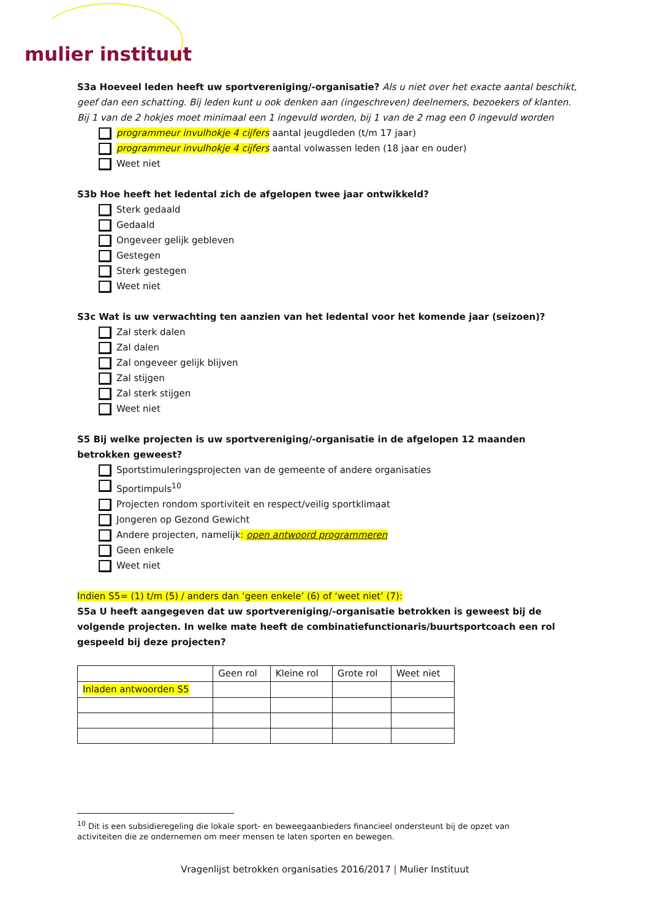mulier instituut
S3a Hoeveel leden heeft uw sportvereniging/-organisatie? Als u niet over het exacte aantal beschikt, geef dan een schatting. Bij leden kunt u ook denken aan (ingeschreven) deelnemers, bezoekers of klanten.
Bij 1 van de 2 hokjes moet minimaal een 1 ingevuld worden, bij 1 van de 2 mag een 0 ingevuld worden
programmeur invulhokje 4 cijfers aantal jeugdleden (t/m 17 jaar)
programmeur invulhokje 4 cijfers aantal volwassen leden (18 jaar en ouder)
Weet niet
S3b Hoe heeft het ledental zich de afgelopen twee jaar ontwikkeld?
Sterk gedaald
Gedaald
Ongeveer gelijk gebleven
Gestegen
Sterk gestegen
Weet niet
S3c Wat is uw verwachting ten aanzien van het ledental voor het komende jaar (seizoen)?
Zal sterk dalen
Zal dalen
Zal ongeveer gelijk blijven
Zal stijgen
Zal sterk stijgen
Weet niet
S5 Bij welke projecten is uw sportvereniging/-organisatie in de afgelopen 12 maanden betrokken geweest?
Sportstimuleringsprojecten van de gemeente of andere organisaties
Sportimpuls<sup>10</sup>
Projecten rondom sportiviteit en respect/veilig sportklimaat
Jongeren op Gezond Gewicht
Andere projecten, namelijk: open antwoord programmeren
Geen enkele
Weet niet
Indien S5= (1) t/m (5) / anders dan ‘geen enkele’ (6) of ‘weet niet’ (7):
S5a U heeft aangegeven dat uw sportvereniging/-organisatie betrokken is geweest bij de volgende projecten. In welke mate heeft de combinatiefunctionaris/buurtsportcoach een rol gespeeld bij deze projecten?
| | Geen rol | Kleine rol | Grote rol | Weet niet |
| --- | --- | --- | --- | --- |
| Inladen antwoorden S5 | | | | |
<sup>10</sup> Dit is een subsidieregeling die lokale sport- en beweegaanbieders financieel ondersteunt bij de opzet van activiteiten die ze ondernemen om meer mensen te laten sporten en bewegen.
Vragenlijst betrokken organisaties 2016/2017 | Mulier Instituut